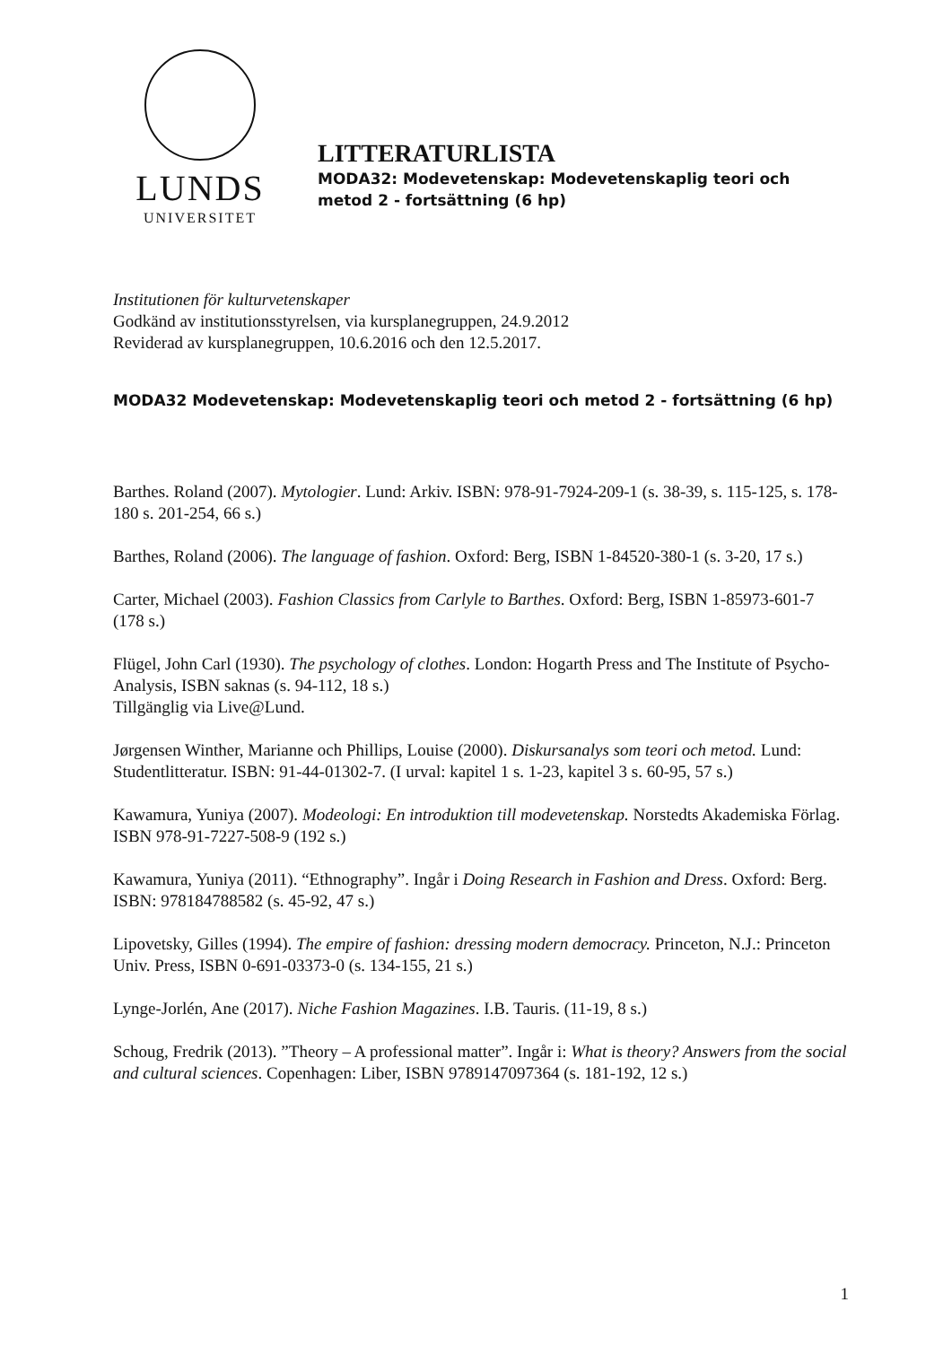LUNDS
UNIVERSITET
LITTERATURLISTA
MODA32: Modevetenskap: Modevetenskaplig teori och
metod 2 - fortsättning (6 hp)
Institutionen för kulturvetenskaper
Godkänd av institutionsstyrelsen, via kursplanegruppen, 24.9.2012
Reviderad av kursplanegruppen, 10.6.2016 och den 12.5.2017.
MODA32 Modevetenskap: Modevetenskaplig teori och metod 2 - fortsättning (6 hp)
Barthes. Roland (2007). Mytologier. Lund: Arkiv. ISBN: 978-91-7924-209-1 (s. 38-39, s. 115-125, s. 178-180 s. 201-254, 66 s.)
Barthes, Roland (2006). The language of fashion. Oxford: Berg, ISBN 1-84520-380-1 (s. 3-20, 17 s.)
Carter, Michael (2003). Fashion Classics from Carlyle to Barthes. Oxford: Berg, ISBN 1-85973-601-7 (178 s.)
Flügel, John Carl (1930). The psychology of clothes. London: Hogarth Press and The Institute of Psycho-Analysis, ISBN saknas (s. 94-112, 18 s.)
Tillgänglig via Live@Lund.
Jørgensen Winther, Marianne och Phillips, Louise (2000). Diskursanalys som teori och metod. Lund: Studentlitteratur. ISBN: 91-44-01302-7. (I urval: kapitel 1 s. 1-23, kapitel 3 s. 60-95, 57 s.)
Kawamura, Yuniya (2007). Modeologi: En introduktion till modevetenskap. Norstedts Akademiska Förlag. ISBN 978-91-7227-508-9 (192 s.)
Kawamura, Yuniya (2011). “Ethnography”. Ingår i Doing Research in Fashion and Dress. Oxford: Berg. ISBN: 9781847885​82 (s. 45-92, 47 s.)
Lipovetsky, Gilles (1994). The empire of fashion: dressing modern democracy. Princeton, N.J.: Princeton Univ. Press, ISBN 0-691-03373-0 (s. 134-155, 21 s.)
Lynge-Jorlén, Ane (2017). Niche Fashion Magazines. I.B. Tauris. (11-19, 8 s.)
Schoug, Fredrik (2013). ”Theory – A professional matter”. Ingår i: What is theory? Answers from the social and cultural sciences. Copenhagen: Liber, ISBN 9789147097364 (s. 181-192, 12 s.)
1